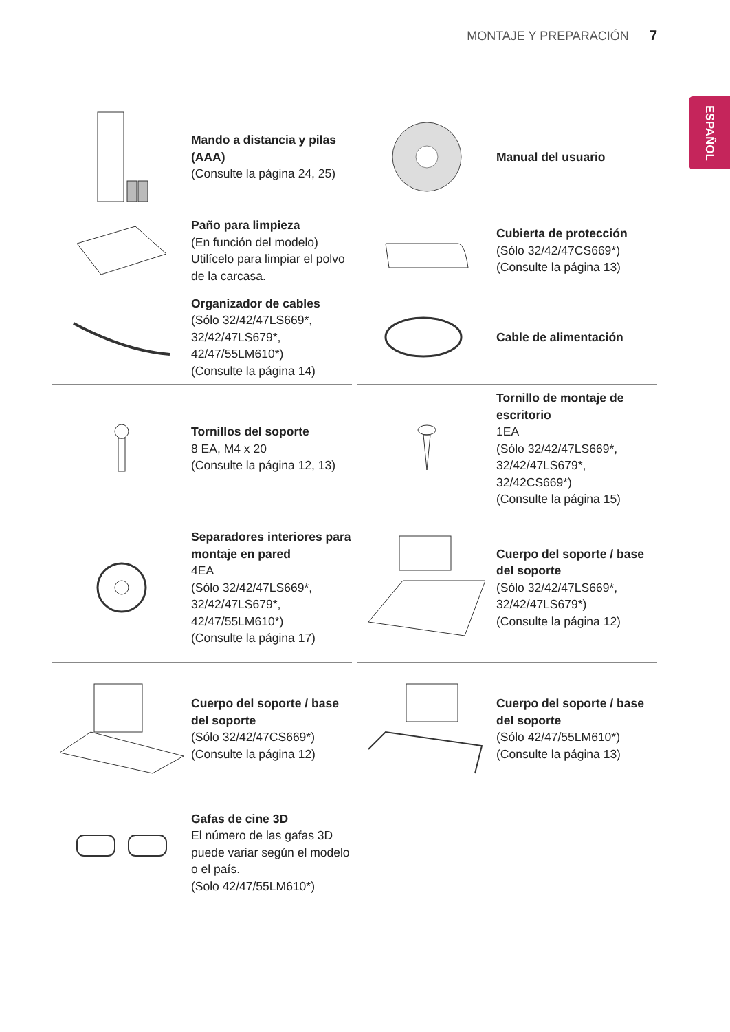MONTAJE Y PREPARACIÓN 7
ESPAÑOL
Mando a distancia y pilas (AAA)
(Consulte la página 24, 25)
Manual del usuario
Paño para limpieza
(En función del modelo)
Utilícelo para limpiar el polvo de la carcasa.
Cubierta de protección
(Sólo 32/42/47CS669*)
(Consulte la página 13)
Organizador de cables
(Sólo 32/42/47LS669*,
32/42/47LS679*,
42/47/55LM610*)
(Consulte la página 14)
Cable de alimentación
Tornillos del soporte
8 EA, M4 x 20
(Consulte la página 12, 13)
Tornillo de montaje de escritorio
1EA
(Sólo 32/42/47LS669*,
32/42/47LS679*,
32/42CS669*)
(Consulte la página 15)
Separadores interiores para montaje en pared
4EA
(Sólo 32/42/47LS669*,
32/42/47LS679*,
42/47/55LM610*)
(Consulte la página 17)
Cuerpo del soporte / base del soporte
(Sólo 32/42/47LS669*,
32/42/47LS679*)
(Consulte la página 12)
Cuerpo del soporte / base del soporte
(Sólo 32/42/47CS669*)
(Consulte la página 12)
Cuerpo del soporte / base del soporte
(Sólo 42/47/55LM610*)
(Consulte la página 13)
Gafas de cine 3D
El número de las gafas 3D puede variar según el modelo o el país.
(Solo 42/47/55LM610*)